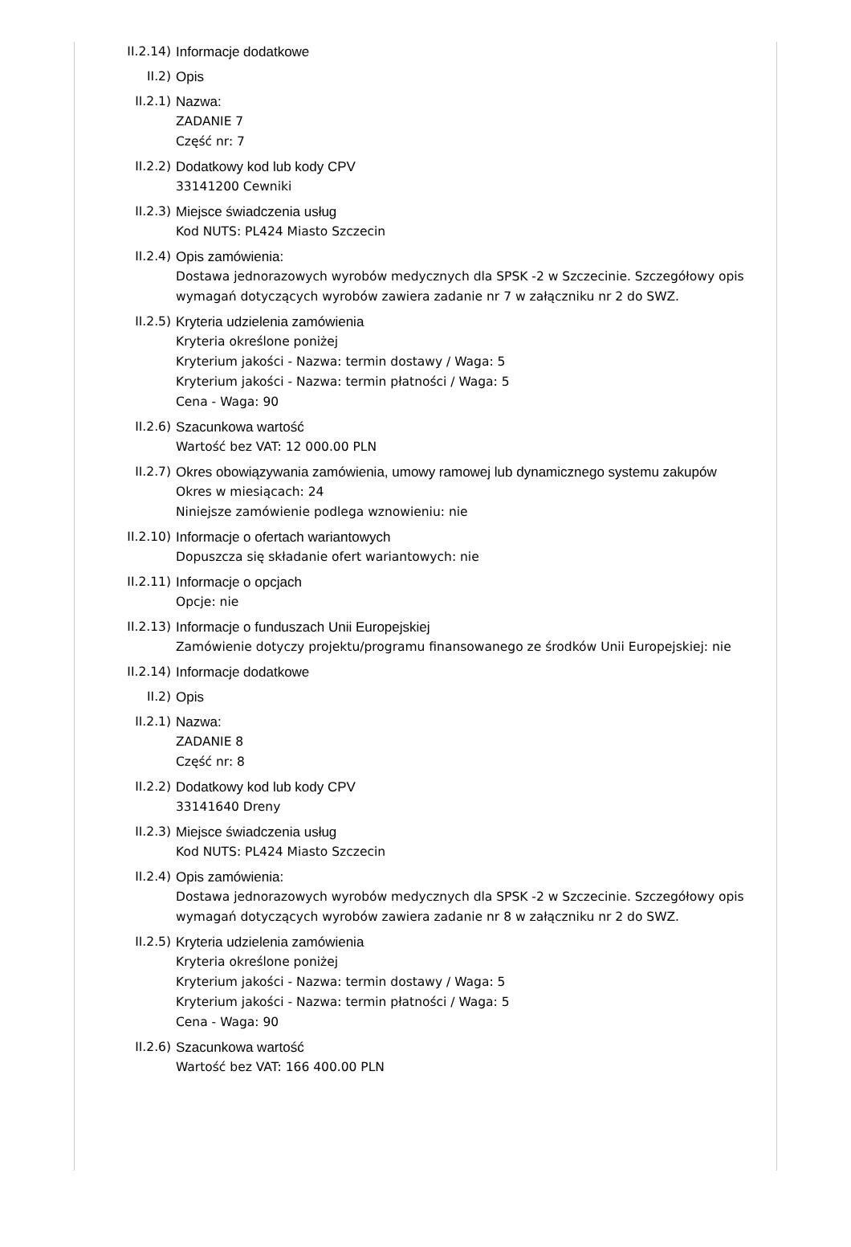II.2.14) Informacje dodatkowe
II.2) Opis
II.2.1) Nazwa:
ZADANIE 7
Część nr: 7
II.2.2) Dodatkowy kod lub kody CPV
33141200 Cewniki
II.2.3) Miejsce świadczenia usług
Kod NUTS: PL424 Miasto Szczecin
II.2.4) Opis zamówienia:
Dostawa jednorazowych wyrobów medycznych dla SPSK -2 w Szczecinie. Szczegółowy opis wymagań dotyczących wyrobów zawiera zadanie nr 7 w załączniku nr 2 do SWZ.
II.2.5) Kryteria udzielenia zamówienia
Kryteria określone poniżej
Kryterium jakości - Nazwa: termin dostawy / Waga: 5
Kryterium jakości - Nazwa: termin płatności / Waga: 5
Cena - Waga: 90
II.2.6) Szacunkowa wartość
Wartość bez VAT: 12 000.00 PLN
II.2.7) Okres obowiązywania zamówienia, umowy ramowej lub dynamicznego systemu zakupów
Okres w miesiącach: 24
Niniejsze zamówienie podlega wznowieniu: nie
II.2.10) Informacje o ofertach wariantowych
Dopuszcza się składanie ofert wariantowych: nie
II.2.11) Informacje o opcjach
Opcje: nie
II.2.13) Informacje o funduszach Unii Europejskiej
Zamówienie dotyczy projektu/programu finansowanego ze środków Unii Europejskiej: nie
II.2.14) Informacje dodatkowe
II.2) Opis
II.2.1) Nazwa:
ZADANIE 8
Część nr: 8
II.2.2) Dodatkowy kod lub kody CPV
33141640 Dreny
II.2.3) Miejsce świadczenia usług
Kod NUTS: PL424 Miasto Szczecin
II.2.4) Opis zamówienia:
Dostawa jednorazowych wyrobów medycznych dla SPSK -2 w Szczecinie. Szczegółowy opis wymagań dotyczących wyrobów zawiera zadanie nr 8 w załączniku nr 2 do SWZ.
II.2.5) Kryteria udzielenia zamówienia
Kryteria określone poniżej
Kryterium jakości - Nazwa: termin dostawy / Waga: 5
Kryterium jakości - Nazwa: termin płatności / Waga: 5
Cena - Waga: 90
II.2.6) Szacunkowa wartość
Wartość bez VAT: 166 400.00 PLN